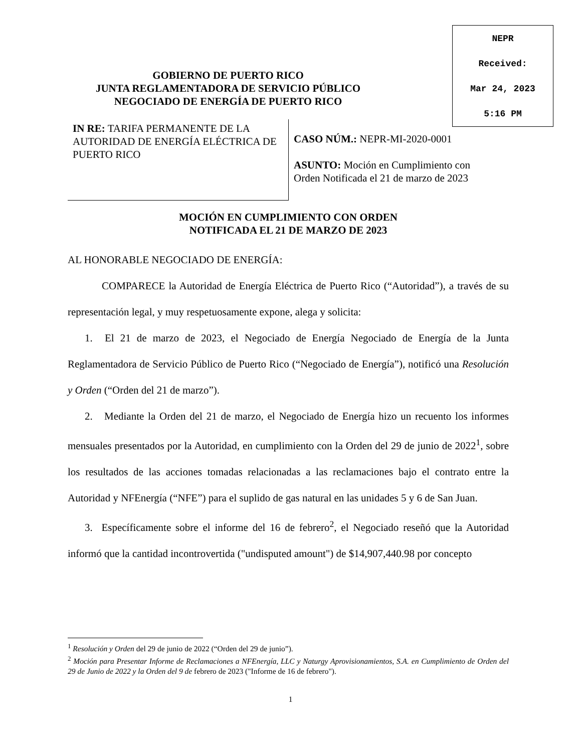NEPR
Received:
Mar 24, 2023
5:16 PM
GOBIERNO DE PUERTO RICO
JUNTA REGLAMENTADORA DE SERVICIO PÚBLICO
NEGOCIADO DE ENERGÍA DE PUERTO RICO
IN RE: TARIFA PERMANENTE DE LA AUTORIDAD DE ENERGÍA ELÉCTRICA DE PUERTO RICO
CASO NÚM.: NEPR-MI-2020-0001
ASUNTO: Moción en Cumplimiento con
Orden Notificada el 21 de marzo de 2023
MOCIÓN EN CUMPLIMIENTO CON ORDEN
NOTIFICADA EL 21 DE MARZO DE 2023
AL HONORABLE NEGOCIADO DE ENERGÍA:
COMPARECE la Autoridad de Energía Eléctrica de Puerto Rico (“Autoridad”), a través de su representación legal, y muy respetuosamente expone, alega y solicita:
1. El 21 de marzo de 2023, el Negociado de Energía Negociado de Energía de la Junta Reglamentadora de Servicio Público de Puerto Rico (“Negociado de Energía”), notificó una Resolución y Orden (“Orden del 21 de marzo”).
2. Mediante la Orden del 21 de marzo, el Negociado de Energía hizo un recuento los informes mensuales presentados por la Autoridad, en cumplimiento con la Orden del 29 de junio de 2022<sup>1</sup>, sobre los resultados de las acciones tomadas relacionadas a las reclamaciones bajo el contrato entre la Autoridad y NFEnergía (“NFE”) para el suplido de gas natural en las unidades 5 y 6 de San Juan.
3. Específicamente sobre el informe del 16 de febrero<sup>2</sup>, el Negociado reseñó que la Autoridad informó que la cantidad incontrovertida ("undisputed amount") de $14,907,440.98 por concepto
<sup>1</sup> Resolución y Orden del 29 de junio de 2022 (“Orden del 29 de junio”).
<sup>2</sup> Moción para Presentar Informe de Reclamaciones a NFEnergía, LLC y Naturgy Aprovisionamientos, S.A. en Cumplimiento de Orden del 29 de Junio de 2022 y la Orden del 9 de febrero de 2023 ("Informe de 16 de febrero").
1